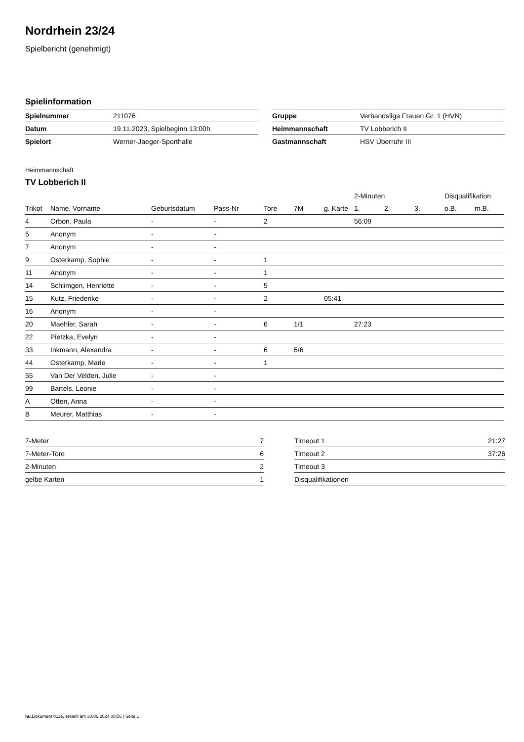Nordrhein 23/24
Spielbericht (genehmigt)
Spielinformation
| Spielnummer | 211076 |
| Datum | 19.11.2023, Spielbeginn 13:00h |
| Spielort | Werner-Jaeger-Sporthalle |
| Gruppe | Verbandsliga Frauen Gr. 1 (HVN) |
| Heimmannschaft | TV Lobberich II |
| Gastmannschaft | HSV Überruhr III |
Heimmannschaft
TV Lobberich II
| | | | | | | | 2-Minuten | | | Disqualifikation | |
| --- | --- | --- | --- | --- | --- | --- | --- | --- | --- | --- | --- |
| Trikot | Name, Vorname | Geburtsdatum | Pass-Nr | Tore | 7M | g. Karte | 1. | 2. | 3. | o.B. | m.B. |
| 4 | Orbon, Paula | - | - | 2 | | | 56:09 | | | | |
| 5 | Anonym | - | - | | | | | | | | |
| 7 | Anonym | - | - | | | | | | | | |
| 9 | Osterkamp, Sophie | - | - | 1 | | | | | | | |
| 11 | Anonym | - | - | 1 | | | | | | | |
| 14 | Schlimgen, Henriette | - | - | 5 | | | | | | | |
| 15 | Kutz, Friederike | - | - | 2 | | 05:41 | | | | | |
| 16 | Anonym | - | - | | | | | | | | |
| 20 | Maehler, Sarah | - | - | 6 | 1/1 | | 27:23 | | | | |
| 22 | Pietzka, Evelyn | - | - | | | | | | | | |
| 33 | Inkmann, Alexandra | - | - | 6 | 5/6 | | | | | | |
| 44 | Osterkamp, Marie | - | - | 1 | | | | | | | |
| 55 | Van Der Velden, Julie | - | - | | | | | | | | |
| 99 | Bartels, Leonie | - | - | | | | | | | | |
| A | Otten, Anna | - | - | | | | | | | | |
| B | Meurer, Matthias | - | - | | | | | | | | |
| 7-Meter | 7 |
| 7-Meter-Tore | 6 |
| 2-Minuten | 2 |
| gelbe Karten | 1 |
| Timeout 1 | 21:27 |
| Timeout 2 | 37:26 |
| Timeout 3 | |
| Disqualifikationen | |
nu.Dokument 011e, erstellt am 30.06.2024 08:56 | Seite 1